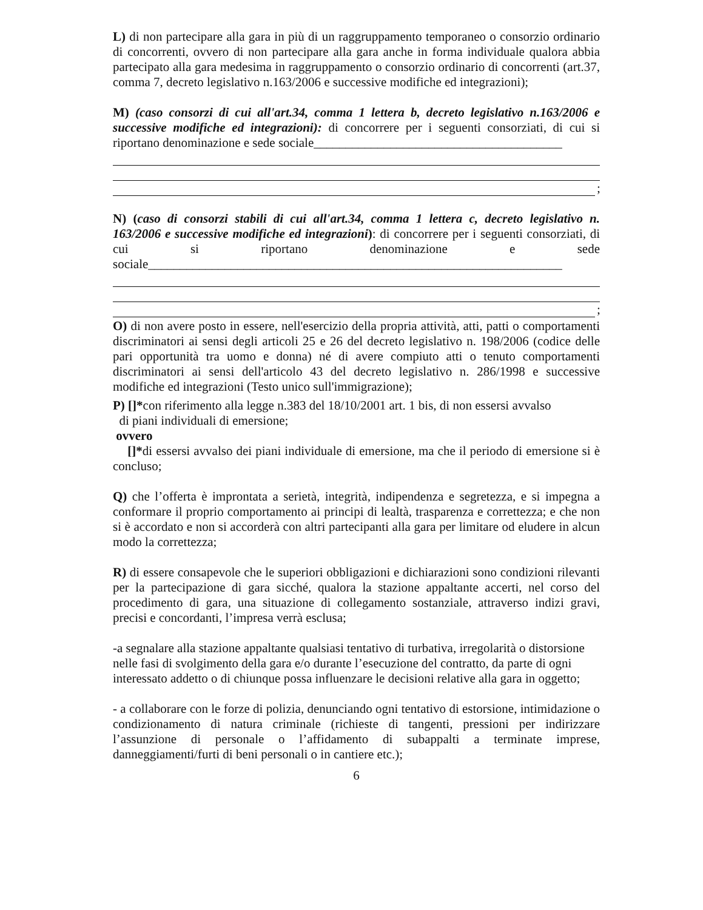L) di non partecipare alla gara in più di un raggruppamento temporaneo o consorzio ordinario di concorrenti, ovvero di non partecipare alla gara anche in forma individuale qualora abbia partecipato alla gara medesima in raggruppamento o consorzio ordinario di concorrenti (art.37, comma 7, decreto legislativo n.163/2006 e successive modifiche ed integrazioni);
M) (caso consorzi di cui all'art.34, comma 1 lettera b, decreto legislativo n.163/2006 e successive modifiche ed integrazioni): di concorrere per i seguenti consorziati, di cui si riportano denominazione e sede sociale_______________________________________
;
N) (caso di consorzi stabili di cui all'art.34, comma 1 lettera c, decreto legislativo n. 163/2006 e successive modifiche ed integrazioni): di concorrere per i seguenti consorziati, di cui si riportano denominazione e sede sociale_________________________________________________________________
;
O) di non avere posto in essere, nell'esercizio della propria attività, atti, patti o comportamenti discriminatori ai sensi degli articoli 25 e 26 del decreto legislativo n. 198/2006 (codice delle pari opportunità tra uomo e donna) né di avere compiuto atti o tenuto comportamenti discriminatori ai sensi dell'articolo 43 del decreto legislativo n. 286/1998 e successive modifiche ed integrazioni (Testo unico sull'immigrazione);
P) []*con riferimento alla legge n.383 del 18/10/2001 art. 1 bis, di non essersi avvalso
di piani individuali di emersione;
ovvero
[]*di essersi avvalso dei piani individuale di emersione, ma che il periodo di emersione si è concluso;
Q) che l’offerta è improntata a serietà, integrità, indipendenza e segretezza, e si impegna a conformare il proprio comportamento ai principi di lealtà, trasparenza e correttezza; e che non si è accordato e non si accorderà con altri partecipanti alla gara per limitare od eludere in alcun modo la correttezza;
R) di essere consapevole che le superiori obbligazioni e dichiarazioni sono condizioni rilevanti per la partecipazione di gara sicché, qualora la stazione appaltante accerti, nel corso del procedimento di gara, una situazione di collegamento sostanziale, attraverso indizi gravi, precisi e concordanti, l’impresa verrà esclusa;
-a segnalare alla stazione appaltante qualsiasi tentativo di turbativa, irregolarità o distorsione nelle fasi di svolgimento della gara e/o durante l’esecuzione del contratto, da parte di ogni interessato addetto o di chiunque possa influenzare le decisioni relative alla gara in oggetto;
- a collaborare con le forze di polizia, denunciando ogni tentativo di estorsione, intimidazione o condizionamento di natura criminale (richieste di tangenti, pressioni per indirizzare l’assunzione di personale o l’affidamento di subappalti a terminate imprese, danneggiamenti/furti di beni personali o in cantiere etc.);
6